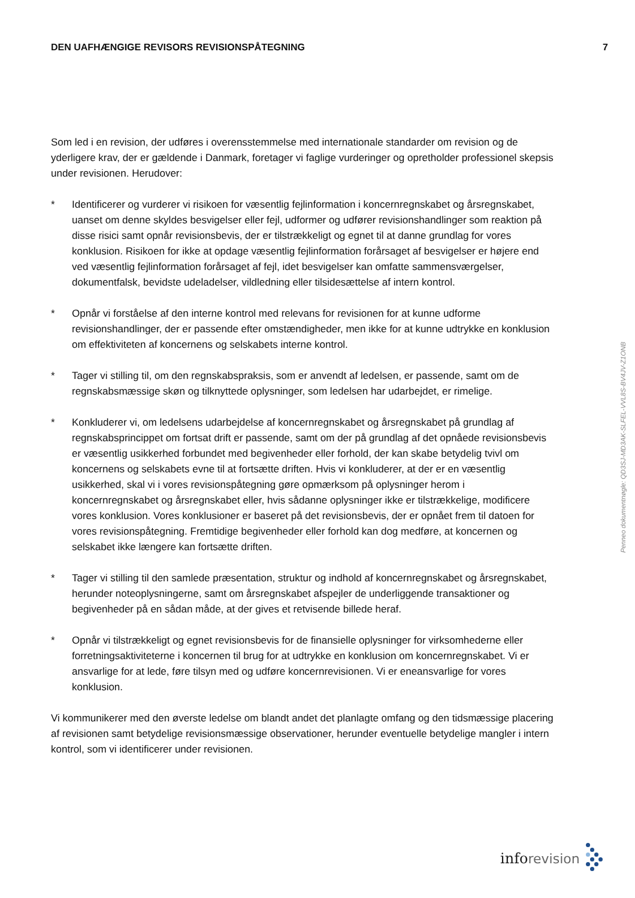DEN UAFHÆNGIGE REVISORS REVISIONSPÅTEGNING 7
Som led i en revision, der udføres i overensstemmelse med internationale standarder om revision og de yderligere krav, der er gældende i Danmark, foretager vi faglige vurderinger og opretholder professionel skepsis under revisionen. Herudover:
* Identificerer og vurderer vi risikoen for væsentlig fejlinformation i koncernregnskabet og årsregnskabet, uanset om denne skyldes besvigelser eller fejl, udformer og udfører revisionshandlinger som reaktion på disse risici samt opnår revisionsbevis, der er tilstrækkeligt og egnet til at danne grundlag for vores konklusion. Risikoen for ikke at opdage væsentlig fejlinformation forårsaget af besvigelser er højere end ved væsentlig fejlinformation forårsaget af fejl, idet besvigelser kan omfatte sammensværgelser, dokumentfalsk, bevidste udeladelser, vildledning eller tilsidesættelse af intern kontrol.
* Opnår vi forståelse af den interne kontrol med relevans for revisionen for at kunne udforme revisionshandlinger, der er passende efter omstændigheder, men ikke for at kunne udtrykke en konklusion om effektiviteten af koncernens og selskabets interne kontrol.
* Tager vi stilling til, om den regnskabspraksis, som er anvendt af ledelsen, er passende, samt om de regnskabsmæssige skøn og tilknyttede oplysninger, som ledelsen har udarbejdet, er rimelige.
* Konkluderer vi, om ledelsens udarbejdelse af koncernregnskabet og årsregnskabet på grundlag af regnskabsprincippet om fortsat drift er passende, samt om der på grundlag af det opnåede revisionsbevis er væsentlig usikkerhed forbundet med begivenheder eller forhold, der kan skabe betydelig tvivl om koncernens og selskabets evne til at fortsætte driften. Hvis vi konkluderer, at der er en væsentlig usikkerhed, skal vi i vores revisionspåtegning gøre opmærksom på oplysninger herom i koncernregnskabet og årsregnskabet eller, hvis sådanne oplysninger ikke er tilstrækkelige, modificere vores konklusion. Vores konklusioner er baseret på det revisionsbevis, der er opnået frem til datoen for vores revisionspåtegning. Fremtidige begivenheder eller forhold kan dog medføre, at koncernen og selskabet ikke længere kan fortsætte driften.
* Tager vi stilling til den samlede præsentation, struktur og indhold af koncernregnskabet og årsregnskabet, herunder noteoplysningerne, samt om årsregnskabet afspejler de underliggende transaktioner og begivenheder på en sådan måde, at der gives et retvisende billede heraf.
* Opnår vi tilstrækkeligt og egnet revisionsbevis for de finansielle oplysninger for virksomhederne eller forretningsaktiviteterne i koncernen til brug for at udtrykke en konklusion om koncernregnskabet. Vi er ansvarlige for at lede, føre tilsyn med og udføre koncernrevisionen. Vi er eneansvarlige for vores konklusion.
Vi kommunikerer med den øverste ledelse om blandt andet det planlagte omfang og den tidsmæssige placering af revisionen samt betydelige revisionsmæssige observationer, herunder eventuelle betydelige mangler i intern kontrol, som vi identificerer under revisionen.
Penneo dokumentnøgle: QD3SJ-MD3AK-SLFEL-VVL8S-BV4JV-Z1ONB
info revision